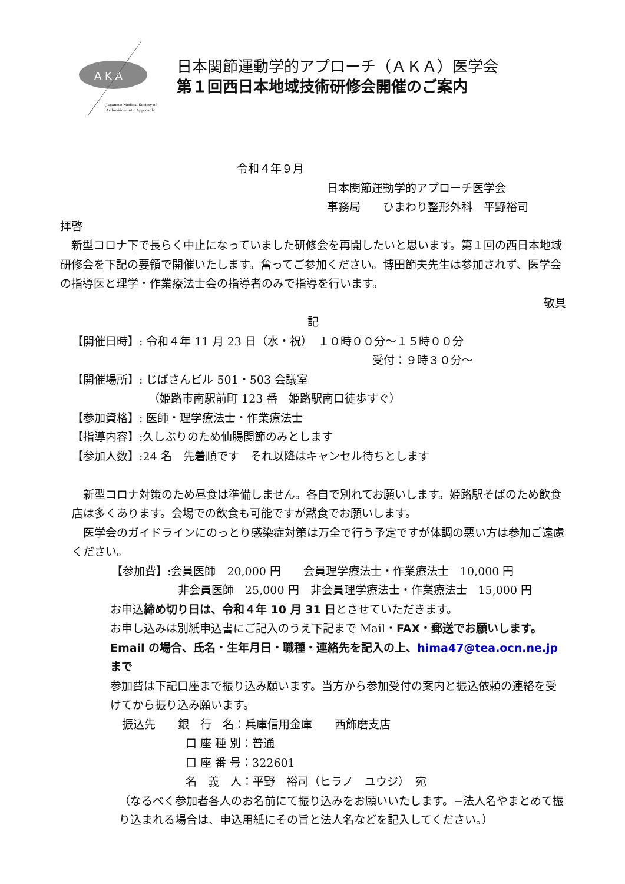A K A
Japanese Medical Society of
Arthrokinematic Approach
日本関節運動学的アプローチ（ＡＫＡ）医学会
第１回西日本地域技術研修会開催のご案内
令和４年９月
日本関節運動学的アプローチ医学会
事務局　　ひまわり整形外科　平野裕司
拝啓
　新型コロナ下で長らく中止になっていました研修会を再開したいと思います。第１回の西日本地域研修会を下記の要領で開催いたします。奮ってご参加ください。博田節夫先生は参加されず、医学会の指導医と理学・作業療法士会の指導者のみで指導を行います。
敬具
記
【開催日時】: 令和４年 11 月 23 日（水・祝）　１０時００分～１５時００分
受付：９時３０分～
【開催場所】: じばさんビル 501・503 会議室
（姫路市南駅前町 123 番　姫路駅南口徒歩すぐ）
【参加資格】: 医師・理学療法士・作業療法士
【指導内容】:久しぶりのため仙腸関節のみとします
【参加人数】:24 名　先着順です　それ以降はキャンセル待ちとします
　新型コロナ対策のため昼食は準備しません。各自で別れてお願いします。姫路駅そばのため飲食店は多くあります。会場での飲食も可能ですが黙食でお願いします。
　医学会のガイドラインにのっとり感染症対策は万全で行う予定ですが体調の悪い方は参加ご遠慮ください。
【参加費】:会員医師　20,000 円　　会員理学療法士・作業療法士　10,000 円
非会員医師　25,000 円　非会員理学療法士・作業療法士　15,000 円
お申込締め切り日は、令和４年 10 月 31 日とさせていただきます。
お申し込みは別紙申込書にご記入のうえ下記まで Mail・FAX・郵送でお願いします。Email の場合、氏名・生年月日・職種・連絡先を記入の上、hima47@tea.ocn.ne.jp まで
参加費は下記口座まで振り込み願います。当方から参加受付の案内と振込依頼の連絡を受けてから振り込み願います。
振込先　　銀　行　名：兵庫信用金庫　　西飾磨支店
口 座 種 別：普通
口 座 番 号：322601
名　義　人：平野　裕司（ヒラノ　ユウジ）　宛
（なるべく参加者各人のお名前にて振り込みをお願いいたします。−法人名やまとめて振り込まれる場合は、申込用紙にその旨と法人名などを記入してください。）